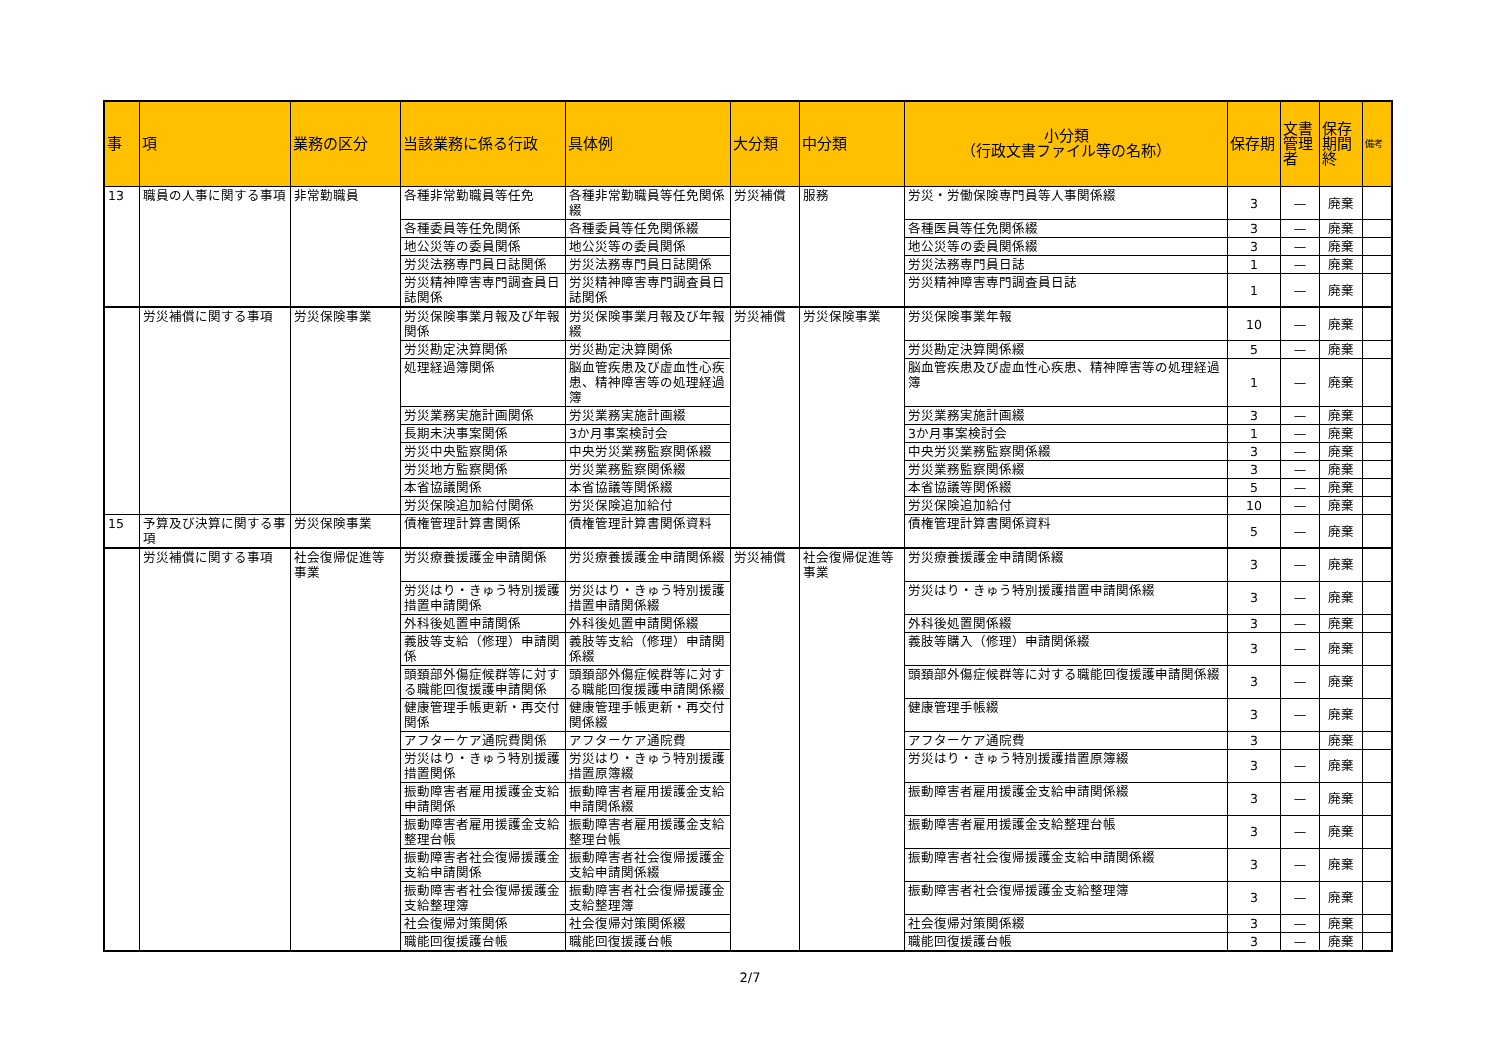| 事 | 項 | 業務の区分 | 当該業務に係る行政 | 具体例 | 大分類 | 中分類 | 小分類 （行政文書ファイル等の名称） | 保存期 | 文書管理者 | 保存期間終 | 備考 |
| --- | --- | --- | --- | --- | --- | --- | --- | --- | --- | --- | --- |
| 13 | 職員の人事に関する事項 | 非常勤職員 | 各種非常勤職員等任免 | 各種非常勤職員等任免関係綴 | 労災補償 | 服務 | 労災・労働保険専門員等人事関係綴 | 3 | — | 廃棄 | |
| | | | 各種委員等任免関係 | 各種委員等任免関係綴 | | | 各種医員等任免関係綴 | 3 | — | 廃棄 | |
| | | | 地公災等の委員関係 | 地公災等の委員関係 | | | 地公災等の委員関係綴 | 3 | — | 廃棄 | |
| | | | 労災法務専門員日誌関係 | 労災法務専門員日誌関係 | | | 労災法務専門員日誌 | 1 | — | 廃棄 | |
| | | | 労災精神障害専門調査員日誌関係 | 労災精神障害専門調査員日誌関係 | | | 労災精神障害専門調査員日誌 | 1 | — | 廃棄 | |
| | 労災補償に関する事項 | 労災保険事業 | 労災保険事業月報及び年報関係 | 労災保険事業月報及び年報綴 | 労災補償 | 労災保険事業 | 労災保険事業年報 | 10 | — | 廃棄 | |
| | | | 労災勘定決算関係 | 労災勘定決算関係 | | | 労災勘定決算関係綴 | 5 | — | 廃棄 | |
| | | | 処理経過簿関係 | 脳血管疾患及び虚血性心疾患、精神障害等の処理経過簿 | | | 脳血管疾患及び虚血性心疾患、精神障害等の処理経過簿 | 1 | — | 廃棄 | |
| | | | 労災業務実施計画関係 | 労災業務実施計画綴 | | | 労災業務実施計画綴 | 3 | — | 廃棄 | |
| | | | 長期未決事案関係 | 3か月事案検討会 | | | 3か月事案検討会 | 1 | — | 廃棄 | |
| | | | 労災中央監察関係 | 中央労災業務監察関係綴 | | | 中央労災業務監察関係綴 | 3 | — | 廃棄 | |
| | | | 労災地方監察関係 | 労災業務監察関係綴 | | | 労災業務監察関係綴 | 3 | — | 廃棄 | |
| | | | 本省協議関係 | 本省協議等関係綴 | | | 本省協議等関係綴 | 5 | — | 廃棄 | |
| | | | 労災保険追加給付関係 | 労災保険追加給付 | | | 労災保険追加給付 | 10 | — | 廃棄 | |
| 15 | 予算及び決算に関する事項 | 労災保険事業 | 債権管理計算書関係 | 債権管理計算書関係資料 | | | 債権管理計算書関係資料 | 5 | — | 廃棄 | |
| | 労災補償に関する事項 | 社会復帰促進等事業 | 労災療養援護金申請関係 | 労災療養援護金申請関係綴 | 労災補償 | 社会復帰促進等事業 | 労災療養援護金申請関係綴 | 3 | — | 廃棄 | |
| | | | 労災はり・きゅう特別援護措置申請関係 | 労災はり・きゅう特別援護措置申請関係綴 | | | 労災はり・きゅう特別援護措置申請関係綴 | 3 | — | 廃棄 | |
| | | | 外科後処置申請関係 | 外科後処置申請関係綴 | | | 外科後処置関係綴 | 3 | — | 廃棄 | |
| | | | 義肢等支給（修理）申請関係 | 義肢等支給（修理）申請関係綴 | | | 義肢等購入（修理）申請関係綴 | 3 | — | 廃棄 | |
| | | | 頭頚部外傷症候群等に対する職能回復援護申請関係 | 頭頚部外傷症候群等に対する職能回復援護申請関係綴 | | | 頭頚部外傷症候群等に対する職能回復援護申請関係綴 | 3 | — | 廃棄 | |
| | | | 健康管理手帳更新・再交付関係 | 健康管理手帳更新・再交付関係綴 | | | 健康管理手帳綴 | 3 | — | 廃棄 | |
| | | | アフターケア通院費関係 | アフターケア通院費 | | | アフターケア通院費 | 3 | | 廃棄 | |
| | | | 労災はり・きゅう特別援護措置関係 | 労災はり・きゅう特別援護措置原簿綴 | | | 労災はり・きゅう特別援護措置原簿綴 | 3 | — | 廃棄 | |
| | | | 振動障害者雇用援護金支給申請関係 | 振動障害者雇用援護金支給申請関係綴 | | | 振動障害者雇用援護金支給申請関係綴 | 3 | — | 廃棄 | |
| | | | 振動障害者雇用援護金支給整理台帳 | 振動障害者雇用援護金支給整理台帳 | | | 振動障害者雇用援護金支給整理台帳 | 3 | — | 廃棄 | |
| | | | 振動障害者社会復帰援護金支給申請関係 | 振動障害者社会復帰援護金支給申請関係綴 | | | 振動障害者社会復帰援護金支給申請関係綴 | 3 | — | 廃棄 | |
| | | | 振動障害者社会復帰援護金支給整理簿 | 振動障害者社会復帰援護金支給整理簿 | | | 振動障害者社会復帰援護金支給整理簿 | 3 | — | 廃棄 | |
| | | | 社会復帰対策関係 | 社会復帰対策関係綴 | | | 社会復帰対策関係綴 | 3 | — | 廃棄 | |
| | | | 職能回復援護台帳 | 職能回復援護台帳 | | | 職能回復援護台帳 | 3 | — | 廃棄 | |
2/7